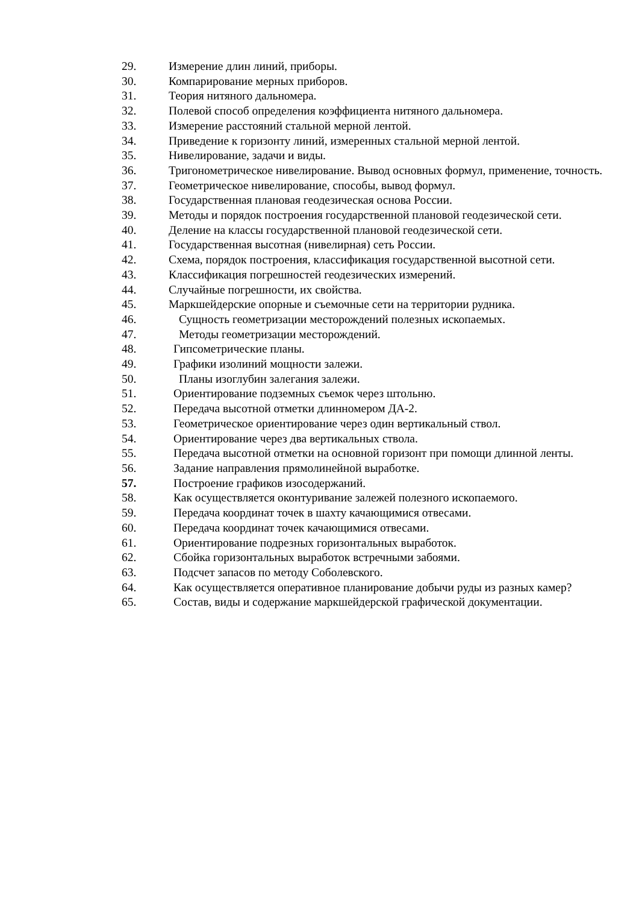29. Измерение длин линий, приборы.
30. Компарирование мерных приборов.
31. Теория нитяного дальномера.
32. Полевой способ определения коэффициента нитяного дальномера.
33. Измерение расстояний стальной мерной лентой.
34. Приведение к горизонту линий, измеренных стальной мерной лентой.
35. Нивелирование, задачи и виды.
36. Тригонометрическое нивелирование. Вывод основных формул, применение, точность.
37. Геометрическое нивелирование, способы, вывод формул.
38. Государственная плановая геодезическая основа России.
39. Методы и порядок построения государственной плановой геодезической сети.
40. Деление на классы государственной плановой геодезической сети.
41. Государственная высотная (нивелирная) сеть России.
42. Схема, порядок построения, классификация государственной высотной сети.
43. Классификация погрешностей геодезических измерений.
44. Случайные погрешности, их свойства.
45. Маркшейдерские опорные и съемочные сети на территории рудника.
46. Сущность геометризации месторождений полезных ископаемых.
47. Методы геометризации месторождений.
48. Гипсометрические планы.
49. Графики изолиний мощности залежи.
50. Планы изоглубин залегания залежи.
51. Ориентирование подземных съемок через штольню.
52. Передача высотной отметки длинномером ДА-2.
53. Геометрическое ориентирование через один вертикальный ствол.
54. Ориентирование через два вертикальных ствола.
55. Передача высотной отметки на основной горизонт при помощи длинной ленты.
56. Задание направления прямолинейной выработке.
57. Построение графиков изосодержаний.
58. Как осуществляется оконтуривание залежей полезного ископаемого.
59. Передача координат точек в шахту качающимися отвесами.
60. Передача координат точек качающимися отвесами.
61. Ориентирование подрезных горизонтальных выработок.
62. Сбойка горизонтальных выработок встречными забоями.
63. Подсчет запасов по методу Соболевского.
64. Как осуществляется оперативное планирование добычи руды из разных камер?
65. Состав, виды и содержание маркшейдерской графической документации.